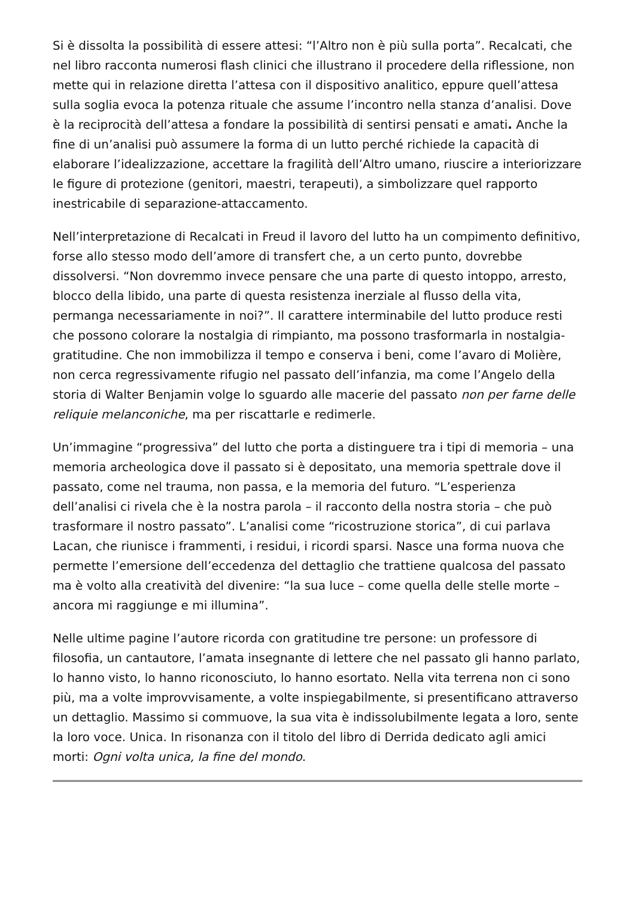Si è dissolta la possibilità di essere attesi: “l’Altro non è più sulla porta”. Recalcati, che nel libro racconta numerosi flash clinici che illustrano il procedere della riflessione, non mette qui in relazione diretta l’attesa con il dispositivo analitico, eppure quell’attesa sulla soglia evoca la potenza rituale che assume l’incontro nella stanza d’analisi. Dove è la reciprocità dell’attesa a fondare la possibilità di sentirsi pensati e amati. Anche la fine di un’analisi può assumere la forma di un lutto perché richiede la capacità di elaborare l’idealizzazione, accettare la fragilità dell’Altro umano, riuscire a interiorizzare le figure di protezione (genitori, maestri, terapeuti), a simbolizzare quel rapporto inestricabile di separazione-attaccamento.
Nell’interpretazione di Recalcati in Freud il lavoro del lutto ha un compimento definitivo, forse allo stesso modo dell’amore di transfert che, a un certo punto, dovrebbe dissolversi. “Non dovremmo invece pensare che una parte di questo intoppo, arresto, blocco della libido, una parte di questa resistenza inerziale al flusso della vita, permanga necessariamente in noi?”. Il carattere interminabile del lutto produce resti che possono colorare la nostalgia di rimpianto, ma possono trasformarla in nostalgia-gratitudine. Che non immobilizza il tempo e conserva i beni, come l’avaro di Molière, non cerca regressivamente rifugio nel passato dell’infanzia, ma come l’Angelo della storia di Walter Benjamin volge lo sguardo alle macerie del passato non per farne delle reliquie melanconiche, ma per riscattarle e redimerle.
Un’immagine “progressiva” del lutto che porta a distinguere tra i tipi di memoria – una memoria archeologica dove il passato si è depositato, una memoria spettrale dove il passato, come nel trauma, non passa, e la memoria del futuro. “L’esperienza dell’analisi ci rivela che è la nostra parola – il racconto della nostra storia – che può trasformare il nostro passato”. L’analisi come “ricostruzione storica”, di cui parlava Lacan, che riunisce i frammenti, i residui, i ricordi sparsi. Nasce una forma nuova che permette l’emersione dell’eccedenza del dettaglio che trattiene qualcosa del passato ma è volto alla creatività del divenire: “la sua luce – come quella delle stelle morte – ancora mi raggiunge e mi illumina”.
Nelle ultime pagine l’autore ricorda con gratitudine tre persone: un professore di filosofia, un cantautore, l’amata insegnante di lettere che nel passato gli hanno parlato, lo hanno visto, lo hanno riconosciuto, lo hanno esortato. Nella vita terrena non ci sono più, ma a volte improvvisamente, a volte inspiegabilmente, si presentificano attraverso un dettaglio. Massimo si commuove, la sua vita è indissolubilmente legata a loro, sente la loro voce. Unica. In risonanza con il titolo del libro di Derrida dedicato agli amici morti: Ogni volta unica, la fine del mondo.